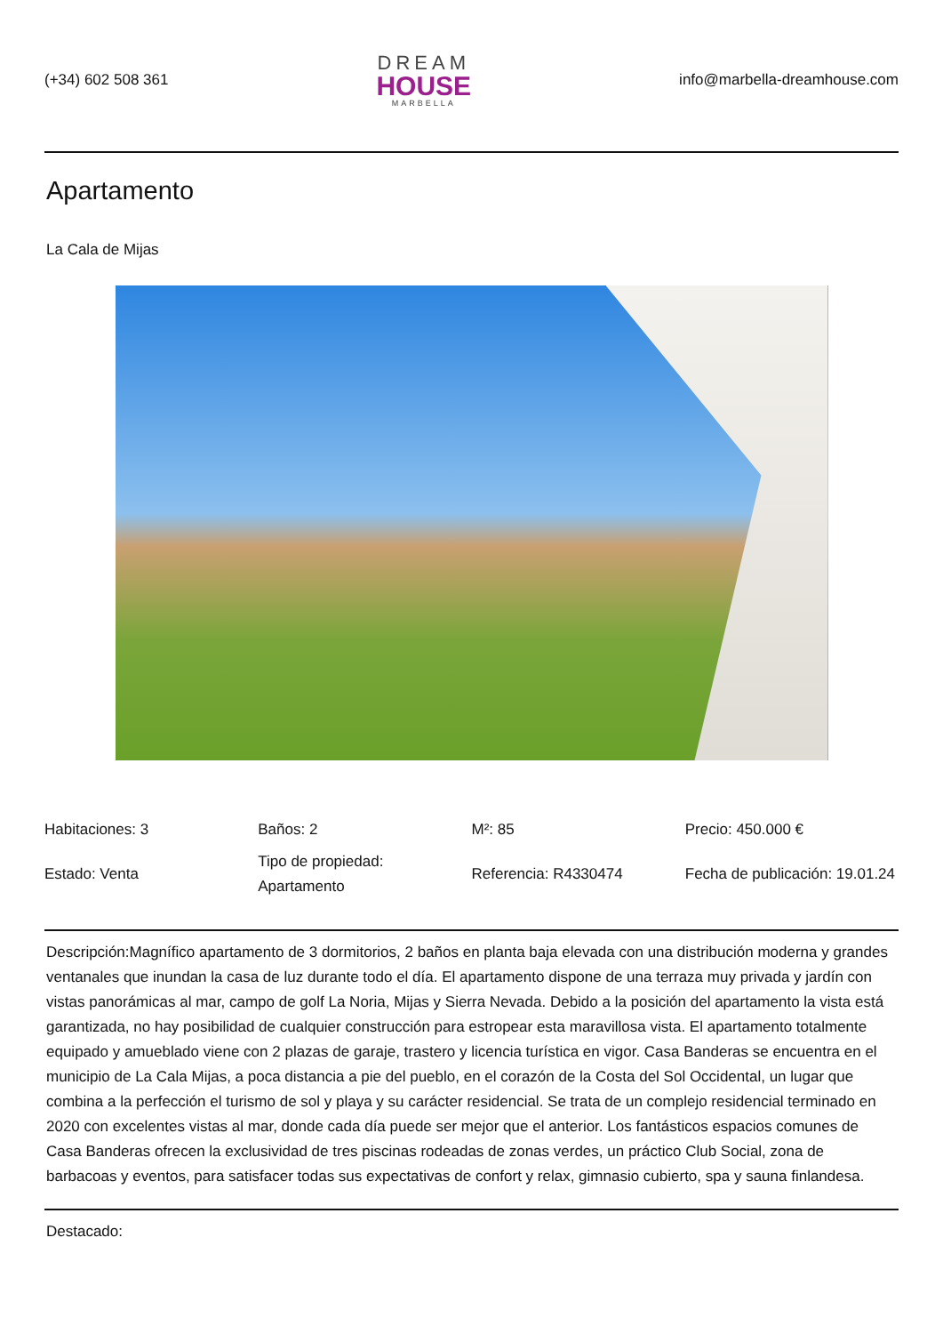(+34) 602 508 361
DREAM
HOUSE
MARBELLA
info@marbella-dreamhouse.com
Apartamento
La Cala de Mijas
| Habitaciones: 3 | Baños: 2 | M²: 85 | Precio: 450.000 € |
| Estado: Venta | Tipo de propiedad: Apartamento | Referencia: R4330474 | Fecha de publicación: 19.01.24 |
Descripción:Magnífico apartamento de 3 dormitorios, 2 baños en planta baja elevada con una distribución moderna y grandes ventanales que inundan la casa de luz durante todo el día. El apartamento dispone de una terraza muy privada y jardín con vistas panorámicas al mar, campo de golf La Noria, Mijas y Sierra Nevada. Debido a la posición del apartamento la vista está garantizada, no hay posibilidad de cualquier construcción para estropear esta maravillosa vista. El apartamento totalmente equipado y amueblado viene con 2 plazas de garaje, trastero y licencia turística en vigor. Casa Banderas se encuentra en el municipio de La Cala Mijas, a poca distancia a pie del pueblo, en el corazón de la Costa del Sol Occidental, un lugar que combina a la perfección el turismo de sol y playa y su carácter residencial. Se trata de un complejo residencial terminado en 2020 con excelentes vistas al mar, donde cada día puede ser mejor que el anterior. Los fantásticos espacios comunes de Casa Banderas ofrecen la exclusividad de tres piscinas rodeadas de zonas verdes, un práctico Club Social, zona de barbacoas y eventos, para satisfacer todas sus expectativas de confort y relax, gimnasio cubierto, spa y sauna finlandesa.
Destacado: